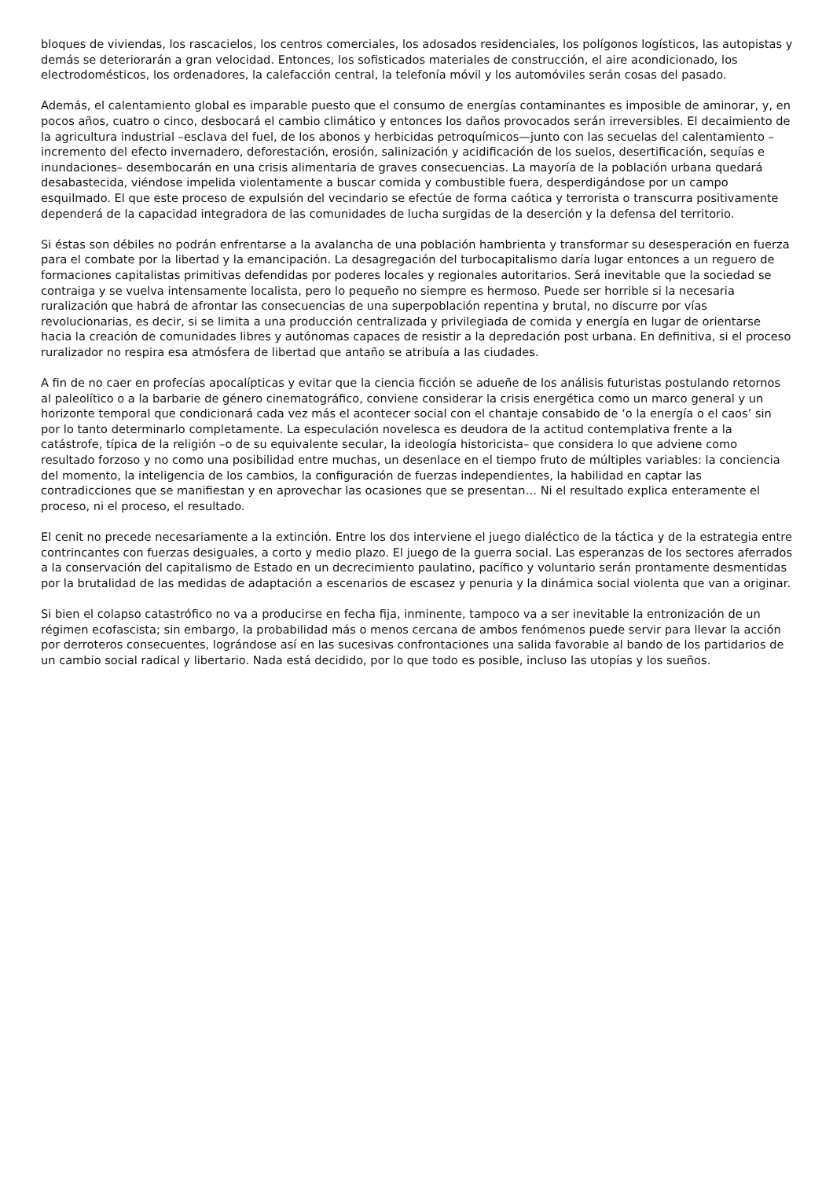bloques de viviendas, los rascacielos, los centros comerciales, los adosados residenciales, los polígonos logísticos, las autopistas y demás se deteriorarán a gran velocidad. Entonces, los sofisticados materiales de construcción, el aire acondicionado, los electrodomésticos, los ordenadores, la calefacción central, la telefonía móvil y los automóviles serán cosas del pasado.
Además, el calentamiento global es imparable puesto que el consumo de energías contaminantes es imposible de aminorar, y, en pocos años, cuatro o cinco, desbocará el cambio climático y entonces los daños provocados serán irreversibles. El decaimiento de la agricultura industrial –esclava del fuel, de los abonos y herbicidas petroquímicos—junto con las secuelas del calentamiento –incremento del efecto invernadero, deforestación, erosión, salinización y acidificación de los suelos, desertificación, sequías e inundaciones– desembocarán en una crisis alimentaria de graves consecuencias. La mayoría de la población urbana quedará desabastecida, viéndose impelida violentamente a buscar comida y combustible fuera, desperdigándose por un campo esquilmado. El que este proceso de expulsión del vecindario se efectúe de forma caótica y terrorista o transcurra positivamente dependerá de la capacidad integradora de las comunidades de lucha surgidas de la deserción y la defensa del territorio.
Si éstas son débiles no podrán enfrentarse a la avalancha de una población hambrienta y transformar su desesperación en fuerza para el combate por la libertad y la emancipación. La desagregación del turbocapitalismo daría lugar entonces a un reguero de formaciones capitalistas primitivas defendidas por poderes locales y regionales autoritarios. Será inevitable que la sociedad se contraiga y se vuelva intensamente localista, pero lo pequeño no siempre es hermoso. Puede ser horrible si la necesaria ruralización que habrá de afrontar las consecuencias de una superpoblación repentina y brutal, no discurre por vías revolucionarias, es decir, si se limita a una producción centralizada y privilegiada de comida y energía en lugar de orientarse hacia la creación de comunidades libres y autónomas capaces de resistir a la depredación post urbana. En definitiva, si el proceso ruralizador no respira esa atmósfera de libertad que antaño se atribuía a las ciudades.
A fin de no caer en profecías apocalípticas y evitar que la ciencia ficción se adueñe de los análisis futuristas postulando retornos al paleolítico o a la barbarie de género cinematográfico, conviene considerar la crisis energética como un marco general y un horizonte temporal que condicionará cada vez más el acontecer social con el chantaje consabido de ‘o la energía o el caos’ sin por lo tanto determinarlo completamente. La especulación novelesca es deudora de la actitud contemplativa frente a la catástrofe, típica de la religión –o de su equivalente secular, la ideología historicista– que considera lo que adviene como resultado forzoso y no como una posibilidad entre muchas, un desenlace en el tiempo fruto de múltiples variables: la conciencia del momento, la inteligencia de los cambios, la configuración de fuerzas independientes, la habilidad en captar las contradicciones que se manifiestan y en aprovechar las ocasiones que se presentan… Ni el resultado explica enteramente el proceso, ni el proceso, el resultado.
El cenit no precede necesariamente a la extinción. Entre los dos interviene el juego dialéctico de la táctica y de la estrategia entre contrincantes con fuerzas desiguales, a corto y medio plazo. El juego de la guerra social. Las esperanzas de los sectores aferrados a la conservación del capitalismo de Estado en un decrecimiento paulatino, pacífico y voluntario serán prontamente desmentidas por la brutalidad de las medidas de adaptación a escenarios de escasez y penuria y la dinámica social violenta que van a originar.
Si bien el colapso catastrófico no va a producirse en fecha fija, inminente, tampoco va a ser inevitable la entronización de un régimen ecofascista; sin embargo, la probabilidad más o menos cercana de ambos fenómenos puede servir para llevar la acción por derroteros consecuentes, lográndose así en las sucesivas confrontaciones una salida favorable al bando de los partidarios de un cambio social radical y libertario. Nada está decidido, por lo que todo es posible, incluso las utopías y los sueños.